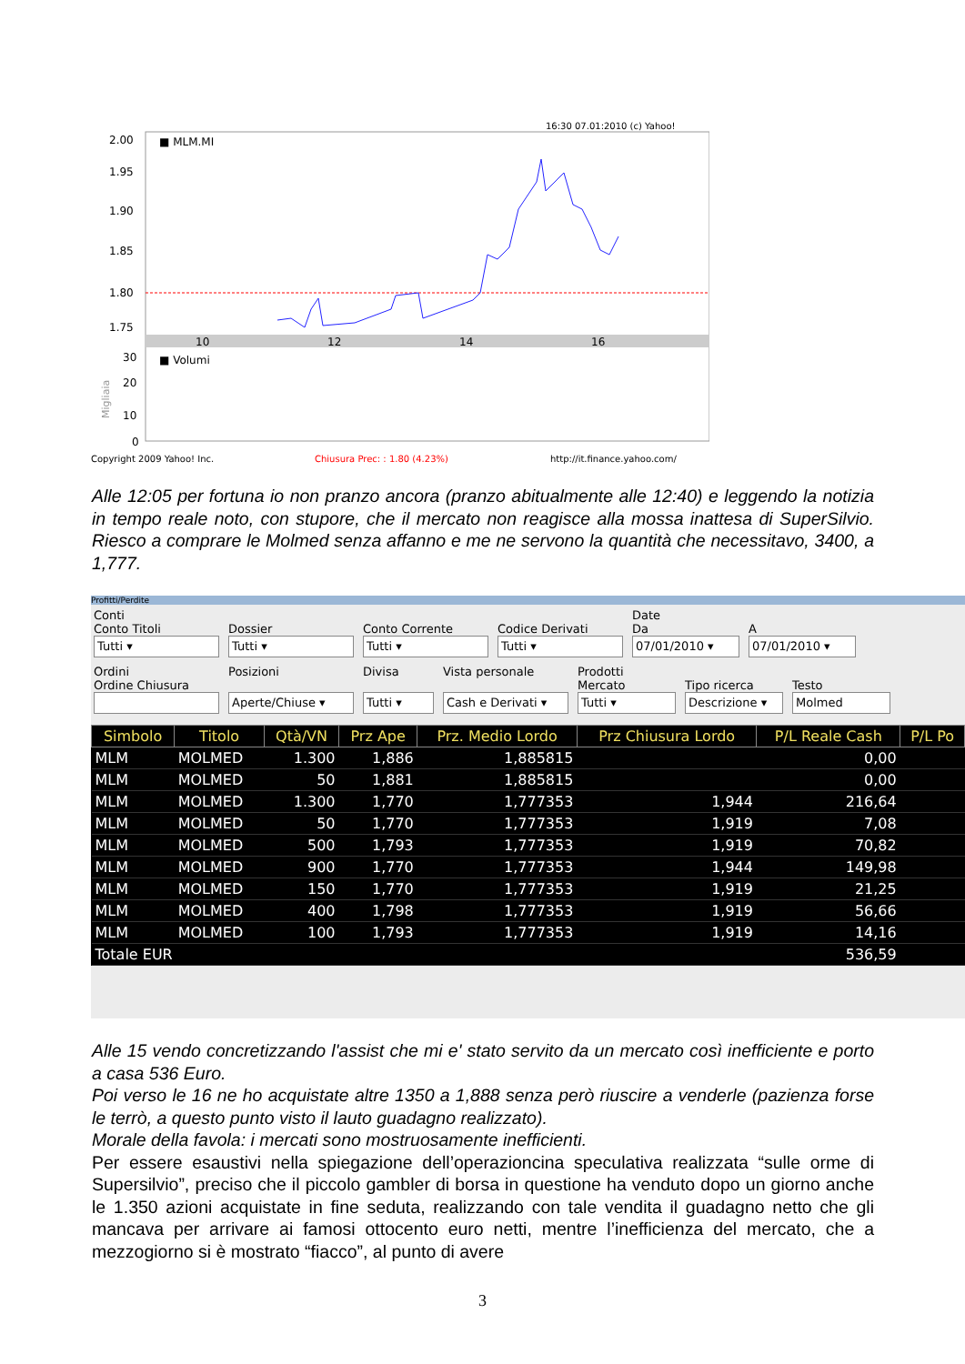16:30 07.01:2010 (c) Yahoo!
2.00
1.95
1.90
1.85
1.80
1.75
■ MLM.MI
10
12
14
16
30
20
10
0
■ Volumi
Migliaia
Copyright 2009 Yahoo! Inc.
Chiusura Prec: : 1.80 (4.23%)
http://it.finance.yahoo.com/
Alle 12:05 per fortuna io non pranzo ancora (pranzo abitualmente alle 12:40) e leggendo la notizia in tempo reale noto, con stupore, che il mercato non reagisce alla mossa inattesa di SuperSilvio. Riesco a comprare le Molmed senza affanno e me ne servono la quantità che necessitavo, 3400, a 1,777.
Profitti/Perdite
Conti
Conto Titoli
Tutti ▾
Dossier
Tutti ▾
Conto Corrente
Tutti ▾
Codice Derivati
Tutti ▾
Date
Da
07/01/2010 ▾
A
07/01/2010 ▾
Ordini
Ordine Chiusura
Posizioni
Aperte/Chiuse ▾
Divisa
Tutti ▾
Vista personale
Cash e Derivati ▾
Prodotti
Mercato
Tutti ▾
Tipo ricerca
Descrizione ▾
Testo
Molmed
| Simbolo | Titolo | Qtà/VN | Prz Ape | Prz. Medio Lordo | Prz Chiusura Lordo | P/L Reale Cash | P/L Po |
| --- | --- | --- | --- | --- | --- | --- | --- |
| MLM | MOLMED | 1.300 | 1,886 | 1,885815 | | 0,00 | |
| MLM | MOLMED | 50 | 1,881 | 1,885815 | | 0,00 | |
| MLM | MOLMED | 1.300 | 1,770 | 1,777353 | 1,944 | 216,64 | |
| MLM | MOLMED | 50 | 1,770 | 1,777353 | 1,919 | 7,08 | |
| MLM | MOLMED | 500 | 1,793 | 1,777353 | 1,919 | 70,82 | |
| MLM | MOLMED | 900 | 1,770 | 1,777353 | 1,944 | 149,98 | |
| MLM | MOLMED | 150 | 1,770 | 1,777353 | 1,919 | 21,25 | |
| MLM | MOLMED | 400 | 1,798 | 1,777353 | 1,919 | 56,66 | |
| MLM | MOLMED | 100 | 1,793 | 1,777353 | 1,919 | 14,16 | |
| Totale EUR | | | | | | 536,59 | |
Alle 15 vendo concretizzando l'assist che mi e' stato servito da un mercato così inefficiente e porto a casa 536 Euro.
Poi verso le 16 ne ho acquistate altre 1350 a 1,888 senza però riuscire a venderle (pazienza forse le terrò, a questo punto visto il lauto guadagno realizzato).
Morale della favola: i mercati sono mostruosamente inefficienti.
Per essere esaustivi nella spiegazione dell’operazioncina speculativa realizzata “sulle orme di Supersilvio”, preciso che il piccolo gambler di borsa in questione ha venduto dopo un giorno anche le 1.350 azioni acquistate in fine seduta, realizzando con tale vendita il guadagno netto che gli mancava per arrivare ai famosi ottocento euro netti, mentre l’inefficienza del mercato, che a mezzogiorno si è mostrato “fiacco”, al punto di avere
3